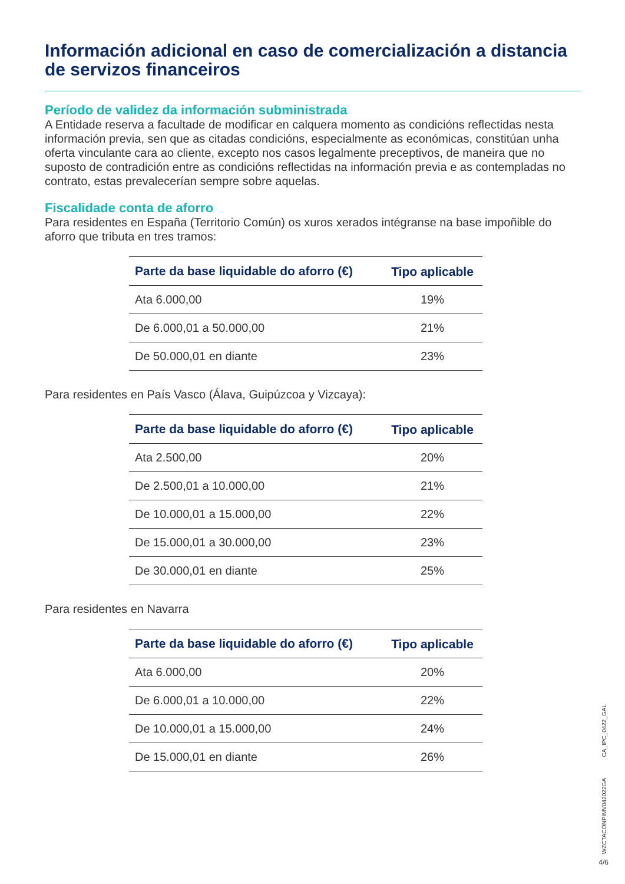Información adicional en caso de comercialización a distancia de servizos financeiros
Período de validez da información subministrada
A Entidade reserva a facultade de modificar en calquera momento as condicións reflectidas nesta información previa, sen que as citadas condicións, especialmente as económicas, constitúan unha oferta vinculante cara ao cliente, excepto nos casos legalmente preceptivos, de maneira que no suposto de contradición entre as condicións reflectidas na información previa e as contempladas no contrato, estas prevalecerían sempre sobre aquelas.
Fiscalidade conta de aforro
Para residentes en España (Territorio Común) os xuros xerados intégranse na base impoñible do aforro que tributa en tres tramos:
| Parte da base liquidable do aforro (€) | Tipo aplicable |
| --- | --- |
| Ata 6.000,00 | 19% |
| De 6.000,01 a 50.000,00 | 21% |
| De 50.000,01 en diante | 23% |
Para residentes en País Vasco (Álava, Guipúzcoa y Vizcaya):
| Parte da base liquidable do aforro (€) | Tipo aplicable |
| --- | --- |
| Ata 2.500,00 | 20% |
| De 2.500,01 a 10.000,00 | 21% |
| De 10.000,01 a 15.000,00 | 22% |
| De 15.000,01 a 30.000,00 | 23% |
| De 30.000,01 en diante | 25% |
Para residentes en Navarra
| Parte da base liquidable do aforro (€) | Tipo aplicable |
| --- | --- |
| Ata 6.000,00 | 20% |
| De 6.000,01 a 10.000,00 | 22% |
| De 10.000,01 a 15.000,00 | 24% |
| De 15.000,01 en diante | 26% |
CA_IPC_0422_GAL
WZCTACONPIMV042022GA
4/6